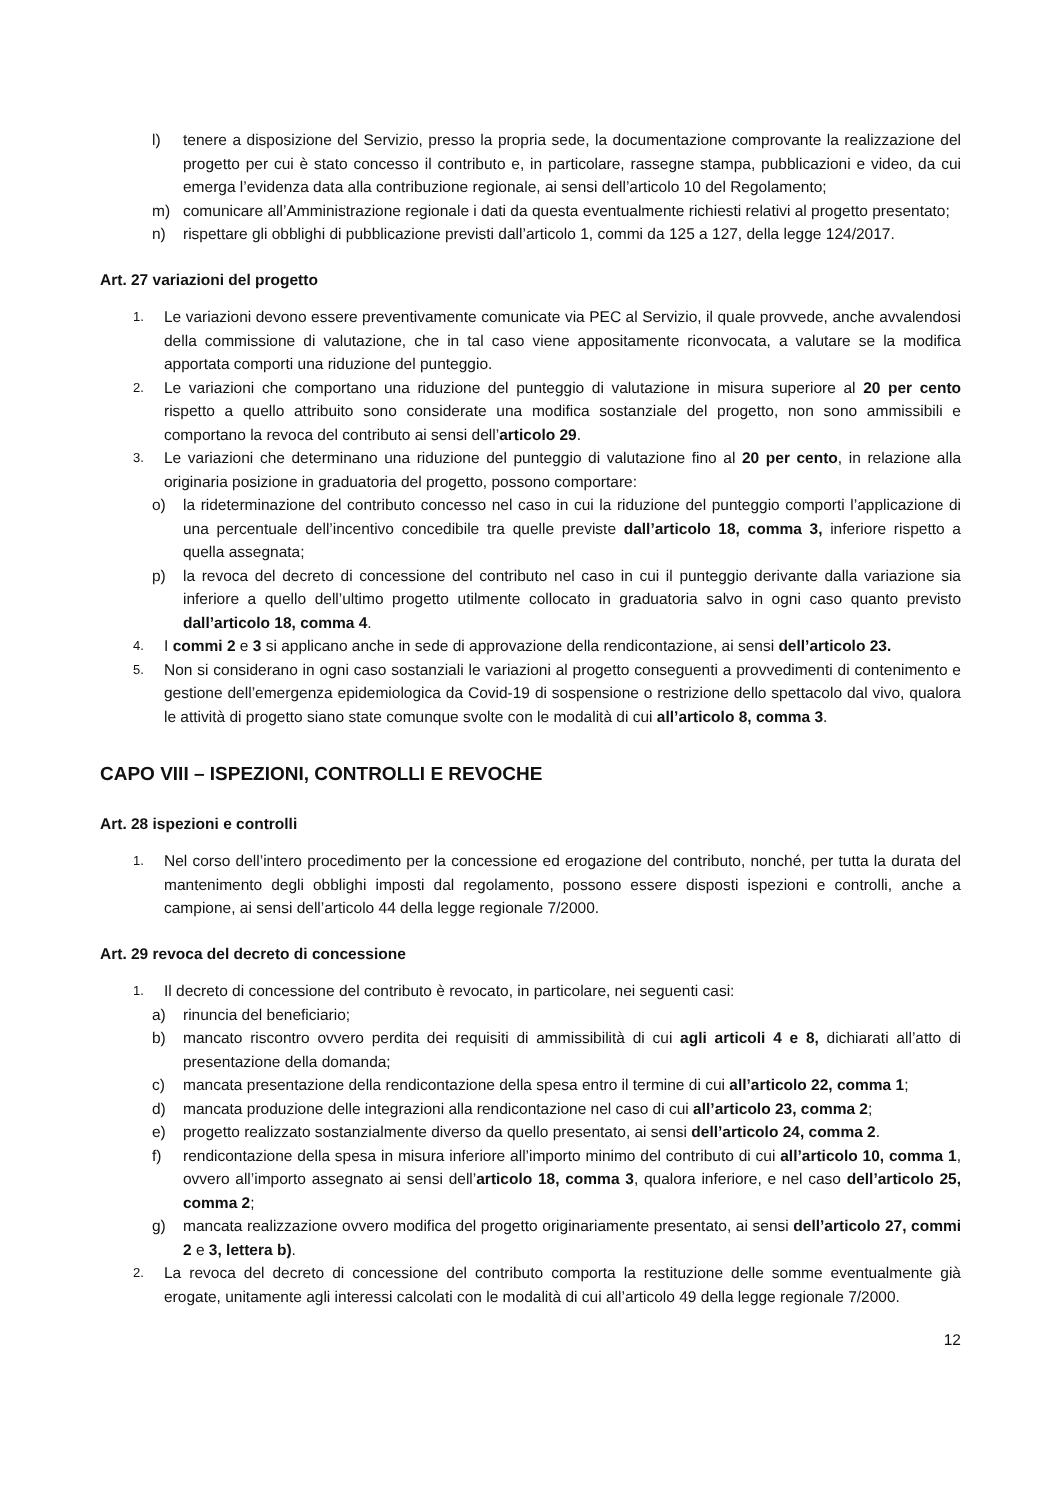l) tenere a disposizione del Servizio, presso la propria sede, la documentazione comprovante la realizzazione del progetto per cui è stato concesso il contributo e, in particolare, rassegne stampa, pubblicazioni e video, da cui emerga l’evidenza data alla contribuzione regionale, ai sensi dell’articolo 10 del Regolamento;
m) comunicare all’Amministrazione regionale i dati da questa eventualmente richiesti relativi al progetto presentato;
n) rispettare gli obblighi di pubblicazione previsti dall’articolo 1, commi da 125 a 127, della legge 124/2017.
Art. 27 variazioni del progetto
1. Le variazioni devono essere preventivamente comunicate via PEC al Servizio, il quale provvede, anche avvalendosi della commissione di valutazione, che in tal caso viene appositamente riconvocata, a valutare se la modifica apportata comporti una riduzione del punteggio.
2. Le variazioni che comportano una riduzione del punteggio di valutazione in misura superiore al 20 per cento rispetto a quello attribuito sono considerate una modifica sostanziale del progetto, non sono ammissibili e comportano la revoca del contributo ai sensi dell’articolo 29.
3. Le variazioni che determinano una riduzione del punteggio di valutazione fino al 20 per cento, in relazione alla originaria posizione in graduatoria del progetto, possono comportare:
o) la rideterminazione del contributo concesso nel caso in cui la riduzione del punteggio comporti l’applicazione di una percentuale dell’incentivo concedibile tra quelle previste dall’articolo 18, comma 3, inferiore rispetto a quella assegnata;
p) la revoca del decreto di concessione del contributo nel caso in cui il punteggio derivante dalla variazione sia inferiore a quello dell’ultimo progetto utilmente collocato in graduatoria salvo in ogni caso quanto previsto dall’articolo 18, comma 4.
4. I commi 2 e 3 si applicano anche in sede di approvazione della rendicontazione, ai sensi dell’articolo 23.
5. Non si considerano in ogni caso sostanziali le variazioni al progetto conseguenti a provvedimenti di contenimento e gestione dell’emergenza epidemiologica da Covid-19 di sospensione o restrizione dello spettacolo dal vivo, qualora le attività di progetto siano state comunque svolte con le modalità di cui all’articolo 8, comma 3.
CAPO VIII – ISPEZIONI, CONTROLLI E REVOCHE
Art. 28 ispezioni e controlli
1. Nel corso dell’intero procedimento per la concessione ed erogazione del contributo, nonché, per tutta la durata del mantenimento degli obblighi imposti dal regolamento, possono essere disposti ispezioni e controlli, anche a campione, ai sensi dell’articolo 44 della legge regionale 7/2000.
Art. 29 revoca del decreto di concessione
1. Il decreto di concessione del contributo è revocato, in particolare, nei seguenti casi:
a) rinuncia del beneficiario;
b) mancato riscontro ovvero perdita dei requisiti di ammissibilità di cui agli articoli 4 e 8, dichiarati all’atto di presentazione della domanda;
c) mancata presentazione della rendicontazione della spesa entro il termine di cui all’articolo 22, comma 1;
d) mancata produzione delle integrazioni alla rendicontazione nel caso di cui all’articolo 23, comma 2;
e) progetto realizzato sostanzialmente diverso da quello presentato, ai sensi dell’articolo 24, comma 2.
f) rendicontazione della spesa in misura inferiore all’importo minimo del contributo di cui all’articolo 10, comma 1, ovvero all’importo assegnato ai sensi dell’articolo 18, comma 3, qualora inferiore, e nel caso dell’articolo 25, comma 2;
g) mancata realizzazione ovvero modifica del progetto originariamente presentato, ai sensi dell’articolo 27, commi 2 e 3, lettera b).
2. La revoca del decreto di concessione del contributo comporta la restituzione delle somme eventualmente già erogate, unitamente agli interessi calcolati con le modalità di cui all’articolo 49 della legge regionale 7/2000.
12